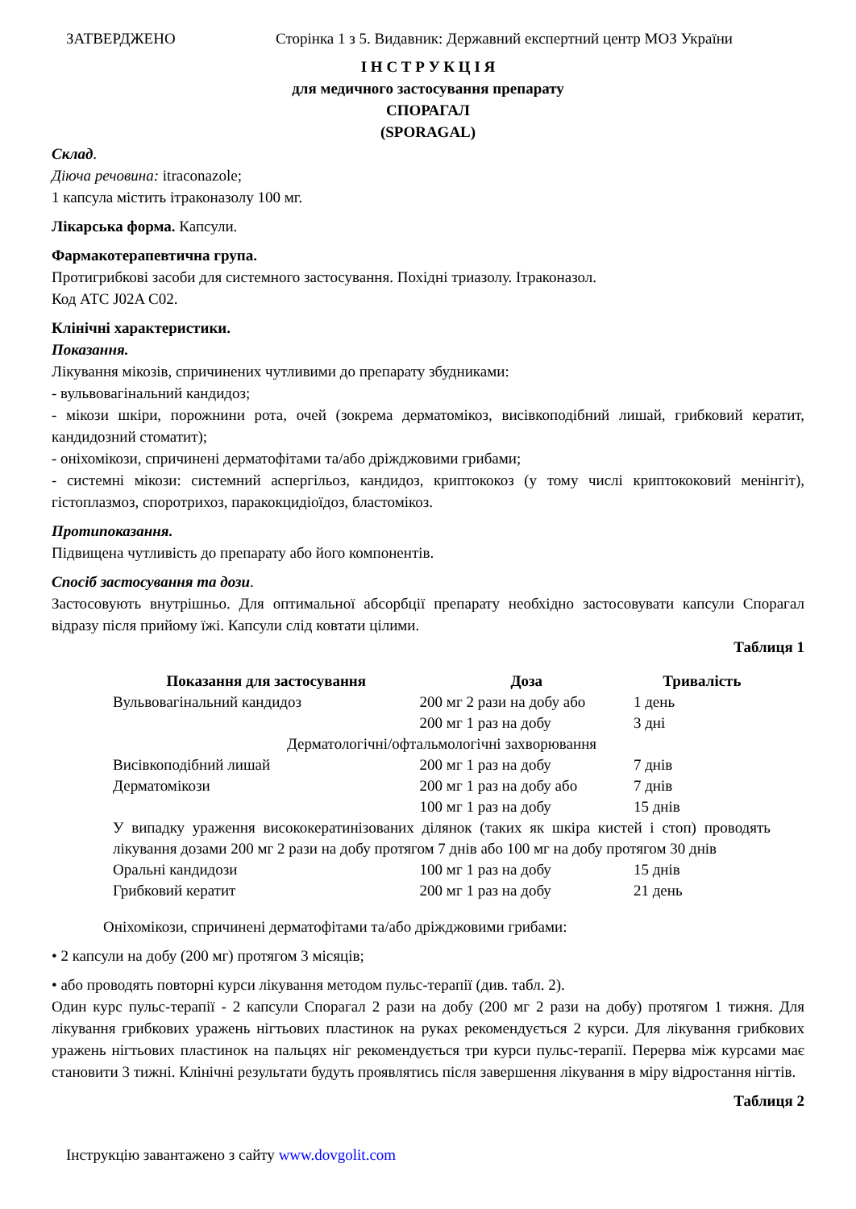ЗАТВЕРДЖЕНО Сторінка 1 з 5. Видавник: Державний експертний центр МОЗ України
І Н С Т Р У К Ц І Я
для медичного застосування препарату
СПОРАГАЛ
(SPORAGAL)
Склад.
Діюча речовина: itraconazole;
1 капсула містить ітраконазолу 100 мг.
Лікарська форма. Капсули.
Фармакотерапевтична група.
Протигрибкові засоби для системного застосування. Похідні триазолу. Ітраконазол.
Код АТС J02A C02.
Клінічні характеристики.
Показання.
Лікування мікозів, спричинених чутливими до препарату збудниками:
- вульвовагінальний кандидоз;
- мікози шкіри, порожнини рота, очей (зокрема дерматомікоз, висівкоподібний лишай, грибковий кератит, кандидозний стоматит);
- оніхомікози, спричинені дерматофітами та/або дріжджовими грибами;
- системні мікози: системний аспергільоз, кандидоз, криптококоз (у тому числі криптококовий менінгіт), гістоплазмоз, споротрихоз, паракокцидіоїдоз, бластомікоз.
Протипоказання.
Підвищена чутливість до препарату або його компонентів.
Спосіб застосування та дози.
Застосовують внутрішньо. Для оптимальної абсорбції препарату необхідно застосовувати капсули Спорагал відразу після прийому їжі. Капсули слід ковтати цілими.
Таблиця 1
| Показання для застосування | Доза | Тривалість |
| --- | --- | --- |
| Вульвовагінальний кандидоз | 200 мг 2 рази на добу або | 1 день |
| | 200 мг 1 раз на добу | 3 дні |
| Дерматологічні/офтальмологічні захворювання | | |
| Висівкоподібний лишай | 200 мг 1 раз на добу | 7 днів |
| Дерматомікози | 200 мг 1 раз на добу або | 7 днів |
| | 100 мг 1 раз на добу | 15 днів |
| У випадку ураження висококератинізованих ділянок (таких як шкіра кистей і стоп) проводять лікування дозами 200 мг 2 рази на добу протягом 7 днів або 100 мг на добу протягом 30 днів | | |
| Оральні кандидози | 100 мг 1 раз на добу | 15 днів |
| Грибковий кератит | 200 мг 1 раз на добу | 21 день |
Оніхомікози, спричинені дерматофітами та/або дріжджовими грибами:
• 2 капсули на добу (200 мг) протягом 3 місяців;
• або проводять повторні курси лікування методом пульс-терапії (див. табл. 2).
Один курс пульс-терапії - 2 капсули Спорагал 2 рази на добу (200 мг 2 рази на добу) протягом 1 тижня. Для лікування грибкових уражень нігтьових пластинок на руках рекомендується 2 курси. Для лікування грибкових уражень нігтьових пластинок на пальцях ніг рекомендується три курси пульс-терапії. Перерва між курсами має становити 3 тижні. Клінічні результати будуть проявлятись після завершення лікування в міру відростання нігтів.
Таблиця 2
Інструкцію завантажено з сайту www.dovgolit.com